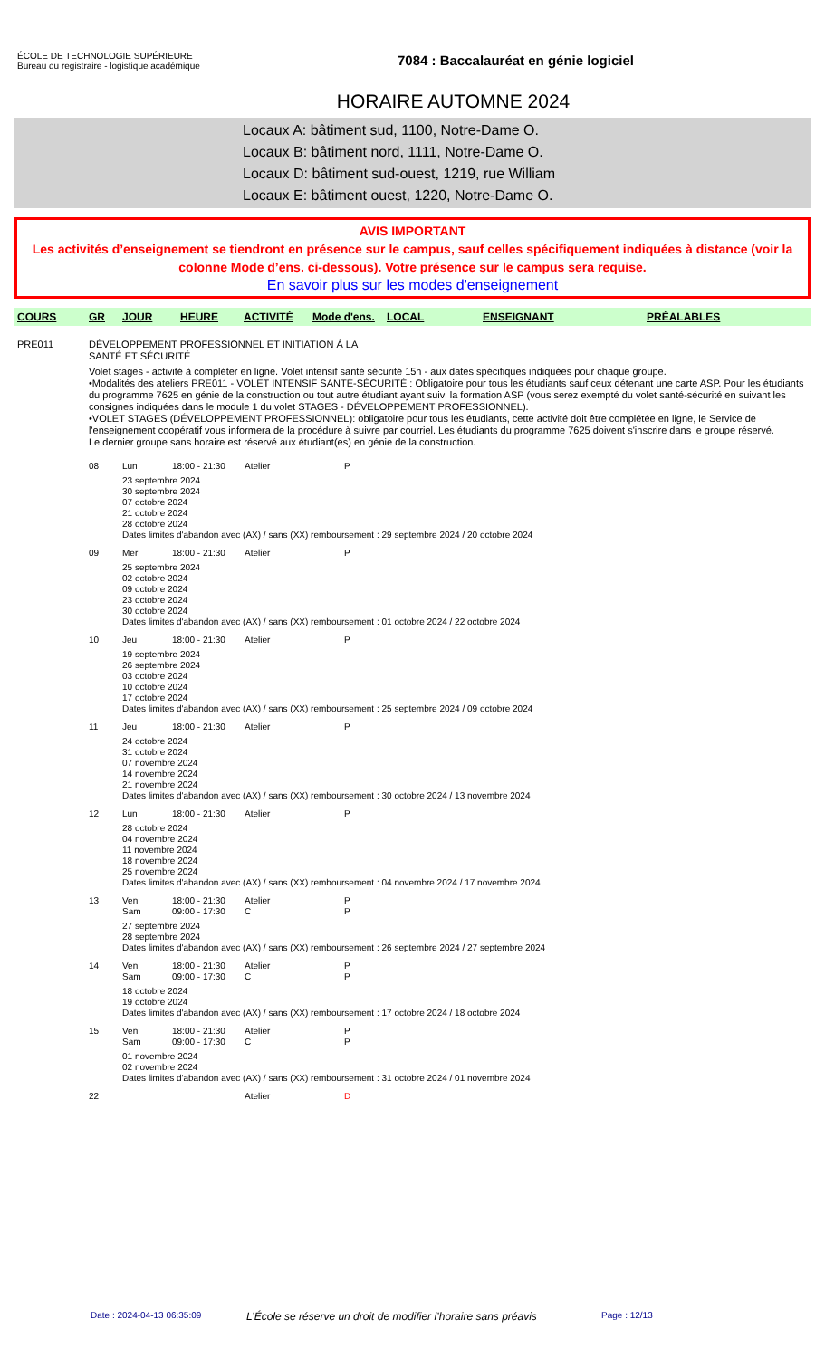ÉCOLE DE TECHNOLOGIE SUPÉRIEURE
Bureau du registraire - logistique académique
7084 : Baccalauréat en génie logiciel
HORAIRE AUTOMNE 2024
Locaux A: bâtiment sud, 1100, Notre-Dame O.
Locaux B: bâtiment nord, 1111, Notre-Dame O.
Locaux D: bâtiment sud-ouest, 1219, rue William
Locaux E: bâtiment ouest, 1220, Notre-Dame O.
AVIS IMPORTANT
Les activités d’enseignement se tiendront en présence sur le campus, sauf celles spécifiquement indiquées à distance (voir la colonne Mode d’ens. ci-dessous). Votre présence sur le campus sera requise.
En savoir plus sur les modes d'enseignement
COURS GR JOUR HEURE ACTIVITÉ Mode d'ens. LOCAL ENSEIGNANT PRÉALABLES
| PRE011 | DÉVELOPPEMENT PROFESSIONNEL ET INITIATION À LA SANTÉ ET SÉCURITÉ Volet stages - activité à compléter en ligne. Volet intensif santé sécurité 15h - aux dates spécifiques indiquées pour chaque groupe. •Modalités des ateliers PRE011 - VOLET INTENSIF SANTÉ-SÉCURITÉ : Obligatoire pour tous les étudiants sauf ceux détenant une carte ASP. Pour les étudiants du programme 7625 en génie de la construction ou tout autre étudiant ayant suivi la formation ASP (vous serez exempté du volet santé-sécurité en suivant les consignes indiquées dans le module 1 du volet STAGES - DÉVELOPPEMENT PROFESSIONNEL). •VOLET STAGES (DÉVELOPPEMENT PROFESSIONNEL): obligatoire pour tous les étudiants, cette activité doit être complétée en ligne, le Service de l'enseignement coopératif vous informera de la procédure à suivre par courriel. Les étudiants du programme 7625 doivent s'inscrire dans le groupe réservé. Le dernier groupe sans horaire est réservé aux étudiant(es) en génie de la construction. | | | | | |
| | 08 | Lun | 18:00 - 21:30 | Atelier | P | |
| | | 23 septembre 2024 30 septembre 2024 07 octobre 2024 21 octobre 2024 28 octobre 2024 Dates limites d'abandon avec (AX) / sans (XX) remboursement : 29 septembre 2024 / 20 octobre 2024 | | | | |
| | 09 | Mer | 18:00 - 21:30 | Atelier | P | |
| | | 25 septembre 2024 02 octobre 2024 09 octobre 2024 23 octobre 2024 30 octobre 2024 Dates limites d'abandon avec (AX) / sans (XX) remboursement : 01 octobre 2024 / 22 octobre 2024 | | | | |
| | 10 | Jeu | 18:00 - 21:30 | Atelier | P | |
| | | 19 septembre 2024 26 septembre 2024 03 octobre 2024 10 octobre 2024 17 octobre 2024 Dates limites d'abandon avec (AX) / sans (XX) remboursement : 25 septembre 2024 / 09 octobre 2024 | | | | |
| | 11 | Jeu | 18:00 - 21:30 | Atelier | P | |
| | | 24 octobre 2024 31 octobre 2024 07 novembre 2024 14 novembre 2024 21 novembre 2024 Dates limites d'abandon avec (AX) / sans (XX) remboursement : 30 octobre 2024 / 13 novembre 2024 | | | | |
| | 12 | Lun | 18:00 - 21:30 | Atelier | P | |
| | | 28 octobre 2024 04 novembre 2024 11 novembre 2024 18 novembre 2024 25 novembre 2024 Dates limites d'abandon avec (AX) / sans (XX) remboursement : 04 novembre 2024 / 17 novembre 2024 | | | | |
| | 13 | Ven Sam | 18:00 - 21:30 09:00 - 17:30 | Atelier C | P P | |
| | | 27 septembre 2024 28 septembre 2024 Dates limites d'abandon avec (AX) / sans (XX) remboursement : 26 septembre 2024 / 27 septembre 2024 | | | | |
| | 14 | Ven Sam | 18:00 - 21:30 09:00 - 17:30 | Atelier C | P P | |
| | | 18 octobre 2024 19 octobre 2024 Dates limites d'abandon avec (AX) / sans (XX) remboursement : 17 octobre 2024 / 18 octobre 2024 | | | | |
| | 15 | Ven Sam | 18:00 - 21:30 09:00 - 17:30 | Atelier C | P P | |
| | | 01 novembre 2024 02 novembre 2024 Dates limites d'abandon avec (AX) / sans (XX) remboursement : 31 octobre 2024 / 01 novembre 2024 | | | | |
| | 22 | | | Atelier | D | |
Date : 2024-04-13 06:35:09 L’École se réserve un droit de modifier l’horaire sans préavis Page : 12/13